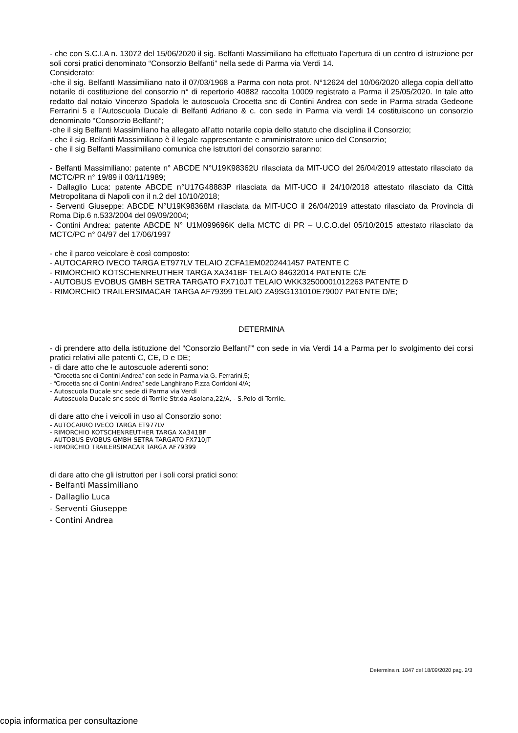- che con S.C.I.A n. 13072 del 15/06/2020 il sig. Belfanti Massimiliano ha effettuato l’apertura di un centro di istruzione per soli corsi pratici denominato “Consorzio Belfanti” nella sede di Parma via Verdi 14.
Considerato:
-che il sig. BelfantI Massimiliano nato il 07/03/1968 a Parma con nota prot. N°12624 del 10/06/2020 allega copia dell’atto notarile di costituzione del consorzio n° di repertorio 40882 raccolta 10009 registrato a Parma il 25/05/2020. In tale atto redatto dal notaio Vincenzo Spadola le autoscuola Crocetta snc di Contini Andrea con sede in Parma strada Gedeone Ferrarini 5 e l’Autoscuola Ducale di Belfanti Adriano & c. con sede in Parma via verdi 14 costituiscono un consorzio denominato “Consorzio Belfanti”;
-che il sig Belfanti Massimiliano ha allegato all’atto notarile copia dello statuto che disciplina il Consorzio;
- che il sig. Belfanti Massimiliano è il legale rappresentante e amministratore unico del Consorzio;
- che il sig Belfanti Massimiliano comunica che istruttori del consorzio saranno:
- Belfanti Massimiliano: patente n° ABCDE N°U19K98362U rilasciata da MIT-UCO del 26/04/2019 attestato rilasciato da MCTC/PR n° 19/89 il 03/11/1989;
- Dallaglio Luca: patente ABCDE n°U17G48883P rilasciata da MIT-UCO il 24/10/2018 attestato rilasciato da Città Metropolitana di Napoli con il n.2 del 10/10/2018;
- Serventi Giuseppe: ABCDE N°U19K98368M rilasciata da MIT-UCO il 26/04/2019 attestato rilasciato da Provincia di Roma Dip.6 n.533/2004 del 09/09/2004;
- Contini Andrea: patente ABCDE N° U1M099696K della MCTC di PR – U.C.O.del 05/10/2015 attestato rilasciato da MCTC/PC n° 04/97 del 17/06/1997
- che il parco veicolare è così composto:
- AUTOCARRO IVECO TARGA ET977LV TELAIO ZCFA1EM0202441457 PATENTE C
- RIMORCHIO KOTSCHENREUTHER TARGA XA341BF TELAIO 84632014 PATENTE C/E
- AUTOBUS EVOBUS GMBH SETRA TARGATO FX710JT TELAIO WKK32500001012263 PATENTE D
- RIMORCHIO TRAILERSIMACAR TARGA AF79399 TELAIO ZA9SG131010E79007 PATENTE D/E;
DETERMINA
- di prendere atto della istituzione del “Consorzio Belfanti”” con sede in via Verdi 14 a Parma per lo svolgimento dei corsi pratici relativi alle patenti C, CE, D e DE;
- di dare atto che le autoscuole aderenti sono:
- “Crocetta snc di Contini Andrea” con sede in Parma via G. Ferrarini,5;
- “Crocetta snc di Contini Andrea” sede Langhirano P.zza Corridoni 4/A;
- Autoscuola Ducale snc sede di Parma via Verdi
- Autoscuola Ducale snc sede di Torrile Str.da Asolana,22/A, - S.Polo di Torrile.
di dare atto che i veicoli in uso al Consorzio sono:
- AUTOCARRO IVECO TARGA ET977LV
- RIMORCHIO KOTSCHENREUTHER TARGA XA341BF
- AUTOBUS EVOBUS GMBH SETRA TARGATO FX710JT
- RIMORCHIO TRAILERSIMACAR TARGA AF79399
di dare atto che gli istruttori per i soli corsi pratici sono:
- Belfanti Massimiliano
- Dallaglio Luca
- Serventi Giuseppe
- Contini Andrea
Determina n. 1047 del 18/09/2020 pag. 2/3
copia informatica per consultazione